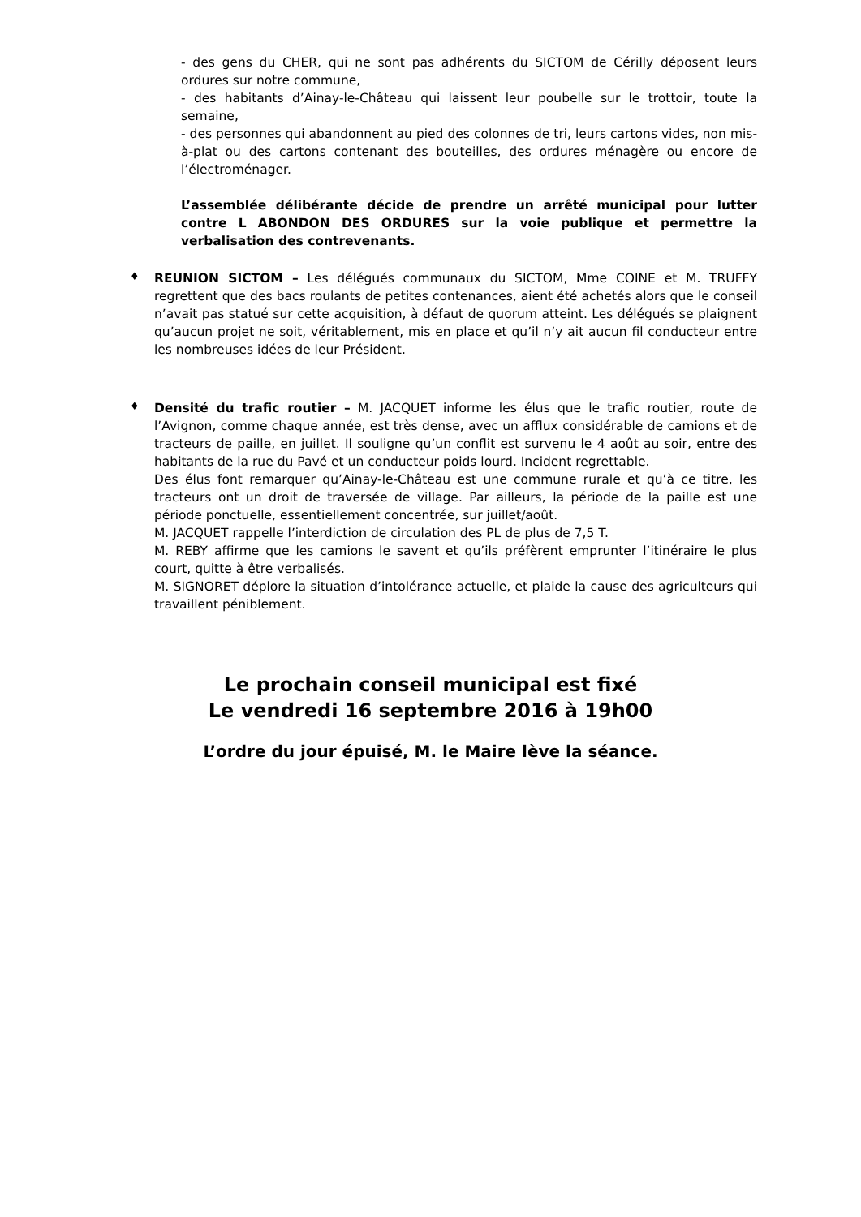- des gens du CHER, qui ne sont pas adhérents du SICTOM de Cérilly déposent leurs ordures sur notre commune,
- des habitants d’Ainay-le-Château qui laissent leur poubelle sur le trottoir, toute la semaine,
- des personnes qui abandonnent au pied des colonnes de tri, leurs cartons vides, non mis-à-plat ou des cartons contenant des bouteilles, des ordures ménagère ou encore de l’électroménager.
L’assemblée délibérante décide de prendre un arrêté municipal pour lutter contre L ABONDON DES ORDURES sur la voie publique et permettre la verbalisation des contrevenants.
♦
REUNION SICTOM – Les délégués communaux du SICTOM, Mme COINE et M. TRUFFY regrettent que des bacs roulants de petites contenances, aient été achetés alors que le conseil n’avait pas statué sur cette acquisition, à défaut de quorum atteint. Les délégués se plaignent qu’aucun projet ne soit, véritablement, mis en place et qu’il n’y ait aucun fil conducteur entre les nombreuses idées de leur Président.
♦
Densité du trafic routier – M. JACQUET informe les élus que le trafic routier, route de l’Avignon, comme chaque année, est très dense, avec un afflux considérable de camions et de tracteurs de paille, en juillet. Il souligne qu’un conflit est survenu le 4 août au soir, entre des habitants de la rue du Pavé et un conducteur poids lourd. Incident regrettable.
Des élus font remarquer qu’Ainay-le-Château est une commune rurale et qu’à ce titre, les tracteurs ont un droit de traversée de village. Par ailleurs, la période de la paille est une période ponctuelle, essentiellement concentrée, sur juillet/août.
M. JACQUET rappelle l’interdiction de circulation des PL de plus de 7,5 T.
M. REBY affirme que les camions le savent et qu’ils préfèrent emprunter l’itinéraire le plus court, quitte à être verbalisés.
M. SIGNORET déplore la situation d’intolérance actuelle, et plaide la cause des agriculteurs qui travaillent péniblement.
Le prochain conseil municipal est fixé
Le vendredi 16 septembre 2016 à 19h00
L’ordre du jour épuisé, M. le Maire lève la séance.